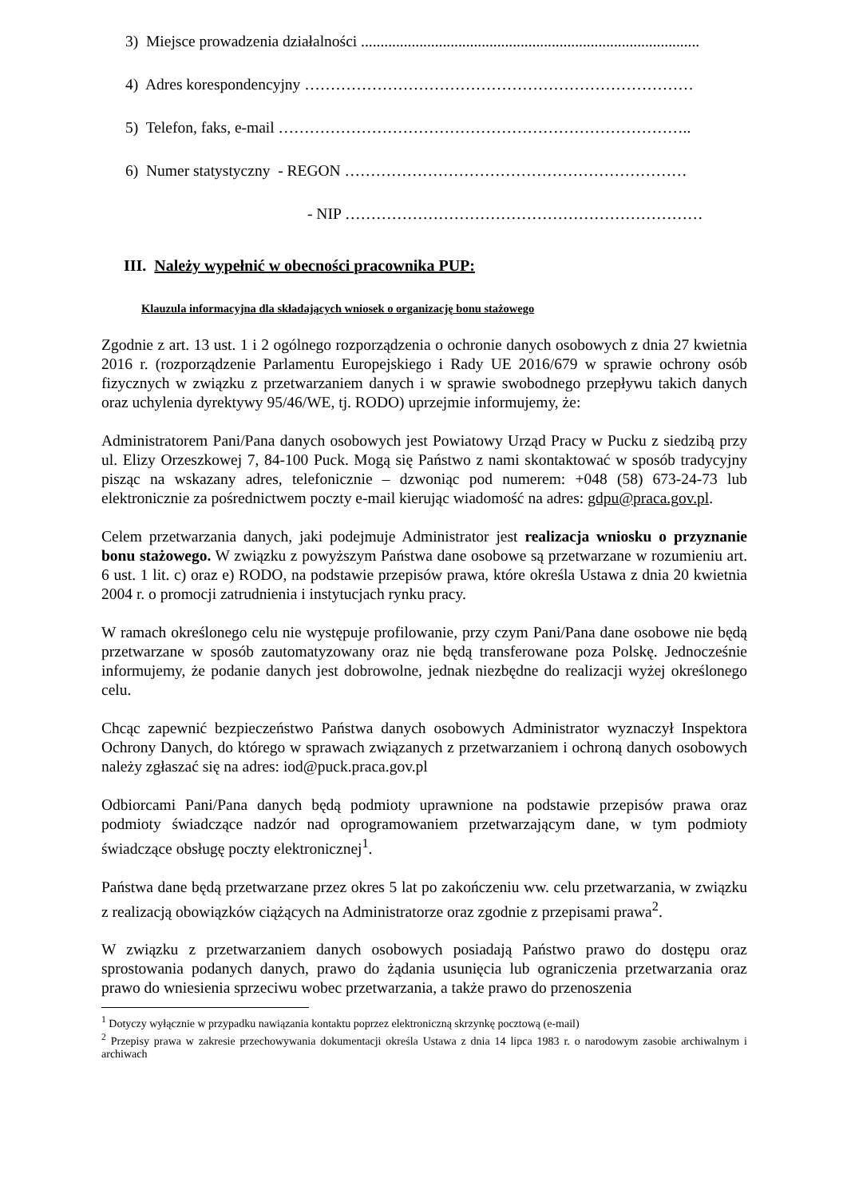3) Miejsce prowadzenia działalności .......................................................................................
4) Adres korespondencyjny …………………………………………………………………
5) Telefon, faks, e-mail ……………………………………………………………………..
6) Numer statystyczny - REGON …………………………………………………………
- NIP ……………………………………………………………
III. Należy wypełnić w obecności pracownika PUP:
Klauzula informacyjna dla składających wniosek o organizację bonu stażowego
Zgodnie z art. 13 ust. 1 i 2 ogólnego rozporządzenia o ochronie danych osobowych z dnia 27 kwietnia 2016 r. (rozporządzenie Parlamentu Europejskiego i Rady UE 2016/679 w sprawie ochrony osób fizycznych w związku z przetwarzaniem danych i w sprawie swobodnego przepływu takich danych oraz uchylenia dyrektywy 95/46/WE, tj. RODO) uprzejmie informujemy, że:
Administratorem Pani/Pana danych osobowych jest Powiatowy Urząd Pracy w Pucku z siedzibą przy ul. Elizy Orzeszkowej 7, 84-100 Puck. Mogą się Państwo z nami skontaktować w sposób tradycyjny pisząc na wskazany adres, telefonicznie – dzwoniąc pod numerem: +048 (58) 673-24-73 lub elektronicznie za pośrednictwem poczty e-mail kierując wiadomość na adres: gdpu@praca.gov.pl.
Celem przetwarzania danych, jaki podejmuje Administrator jest realizacja wniosku o przyznanie bonu stażowego. W związku z powyższym Państwa dane osobowe są przetwarzane w rozumieniu art. 6 ust. 1 lit. c) oraz e) RODO, na podstawie przepisów prawa, które określa Ustawa z dnia 20 kwietnia 2004 r. o promocji zatrudnienia i instytucjach rynku pracy.
W ramach określonego celu nie występuje profilowanie, przy czym Pani/Pana dane osobowe nie będą przetwarzane w sposób zautomatyzowany oraz nie będą transferowane poza Polskę. Jednocześnie informujemy, że podanie danych jest dobrowolne, jednak niezbędne do realizacji wyżej określonego celu.
Chcąc zapewnić bezpieczeństwo Państwa danych osobowych Administrator wyznaczył Inspektora Ochrony Danych, do którego w sprawach związanych z przetwarzaniem i ochroną danych osobowych należy zgłaszać się na adres: iod@puck.praca.gov.pl
Odbiorcami Pani/Pana danych będą podmioty uprawnione na podstawie przepisów prawa oraz podmioty świadczące nadzór nad oprogramowaniem przetwarzającym dane, w tym podmioty świadczące obsługę poczty elektronicznej<sup>1</sup>.
Państwa dane będą przetwarzane przez okres 5 lat po zakończeniu ww. celu przetwarzania, w związku z realizacją obowiązków ciążących na Administratorze oraz zgodnie z przepisami prawa<sup>2</sup>.
W związku z przetwarzaniem danych osobowych posiadają Państwo prawo do dostępu oraz sprostowania podanych danych, prawo do żądania usunięcia lub ograniczenia przetwarzania oraz prawo do wniesienia sprzeciwu wobec przetwarzania, a także prawo do przenoszenia
<sup>1</sup> Dotyczy wyłącznie w przypadku nawiązania kontaktu poprzez elektroniczną skrzynkę pocztową (e-mail)
<sup>2</sup> Przepisy prawa w zakresie przechowywania dokumentacji określa Ustawa z dnia 14 lipca 1983 r. o narodowym zasobie archiwalnym i archiwach